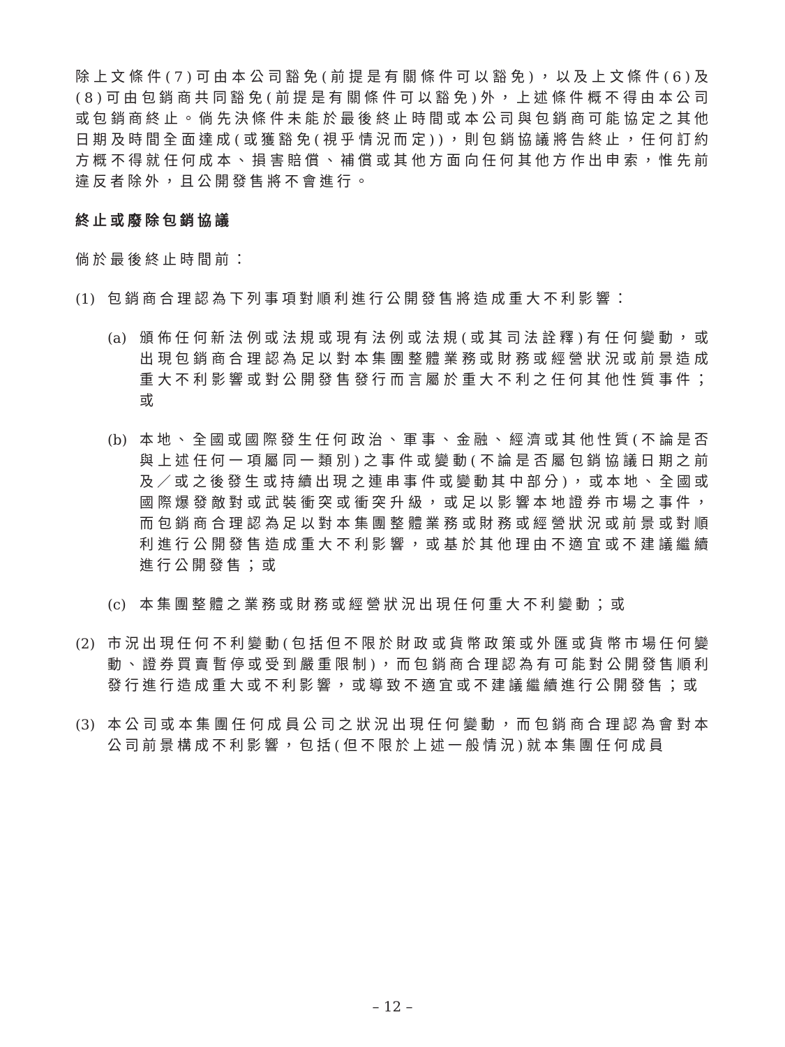除上文條件(7)可由本公司豁免(前提是有關條件可以豁免)，以及上文條件(6)及(8)可由包銷商共同豁免(前提是有關條件可以豁免)外，上述條件概不得由本公司或包銷商終止。倘先決條件未能於最後終止時間或本公司與包銷商可能協定之其他日期及時間全面達成(或獲豁免(視乎情況而定))，則包銷協議將告終止，任何訂約方概不得就任何成本、損害賠償、補償或其他方面向任何其他方作出申索，惟先前違反者除外，且公開發售將不會進行。
終止或廢除包銷協議
倘於最後終止時間前：
(1)
包銷商合理認為下列事項對順利進行公開發售將造成重大不利影響：
(a)
頒佈任何新法例或法規或現有法例或法規(或其司法詮釋)有任何變動，或出現包銷商合理認為足以對本集團整體業務或財務或經營狀況或前景造成重大不利影響或對公開發售發行而言屬於重大不利之任何其他性質事件；或
(b)
本地、全國或國際發生任何政治、軍事、金融、經濟或其他性質(不論是否與上述任何一項屬同一類別)之事件或變動(不論是否屬包銷協議日期之前及／或之後發生或持續出現之連串事件或變動其中部分)，或本地、全國或國際爆發敵對或武裝衝突或衝突升級，或足以影響本地證券市場之事件，而包銷商合理認為足以對本集團整體業務或財務或經營狀況或前景或對順利進行公開發售造成重大不利影響，或基於其他理由不適宜或不建議繼續進行公開發售；或
(c)
本集團整體之業務或財務或經營狀況出現任何重大不利變動；或
(2)
市況出現任何不利變動(包括但不限於財政或貨幣政策或外匯或貨幣市場任何變動、證券買賣暫停或受到嚴重限制)，而包銷商合理認為有可能對公開發售順利發行進行造成重大或不利影響，或導致不適宜或不建議繼續進行公開發售；或
(3)
本公司或本集團任何成員公司之狀況出現任何變動，而包銷商合理認為會對本公司前景構成不利影響，包括(但不限於上述一般情況)就本集團任何成員
– 12 –